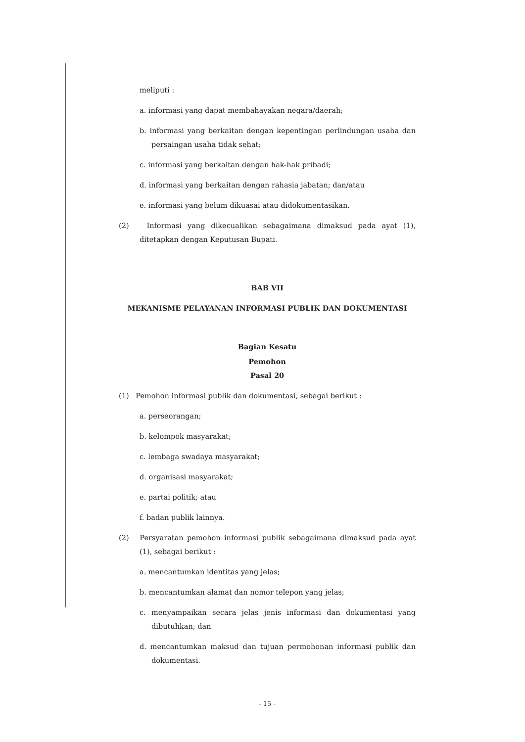meliputi :
a. informasi yang dapat membahayakan negara/daerah;
b. informasi yang berkaitan dengan kepentingan perlindungan usaha dan persaingan usaha tidak sehat;
c. informasi yang berkaitan dengan hak-hak pribadi;
d. informasi yang berkaitan dengan rahasia jabatan; dan/atau
e. informasi yang belum dikuasai atau didokumentasikan.
(2) Informasi yang dikecualikan sebagaimana dimaksud pada ayat (1), ditetapkan dengan Keputusan Bupati.
BAB VII
MEKANISME PELAYANAN INFORMASI PUBLIK DAN DOKUMENTASI
Bagian Kesatu
Pemohon
Pasal 20
(1) Pemohon informasi publik dan dokumentasi, sebagai berikut :
a. perseorangan;
b. kelompok masyarakat;
c. lembaga swadaya masyarakat;
d. organisasi masyarakat;
e. partai politik; atau
f. badan publik lainnya.
(2) Persyaratan pemohon informasi publik sebagaimana dimaksud pada ayat (1), sebagai berikut :
a. mencantumkan identitas yang jelas;
b. mencantumkan alamat dan nomor telepon yang jelas;
c. menyampaikan secara jelas jenis informasi dan dokumentasi yang dibutuhkan; dan
d. mencantumkan maksud dan tujuan permohonan informasi publik dan dokumentasi.
- 15 -